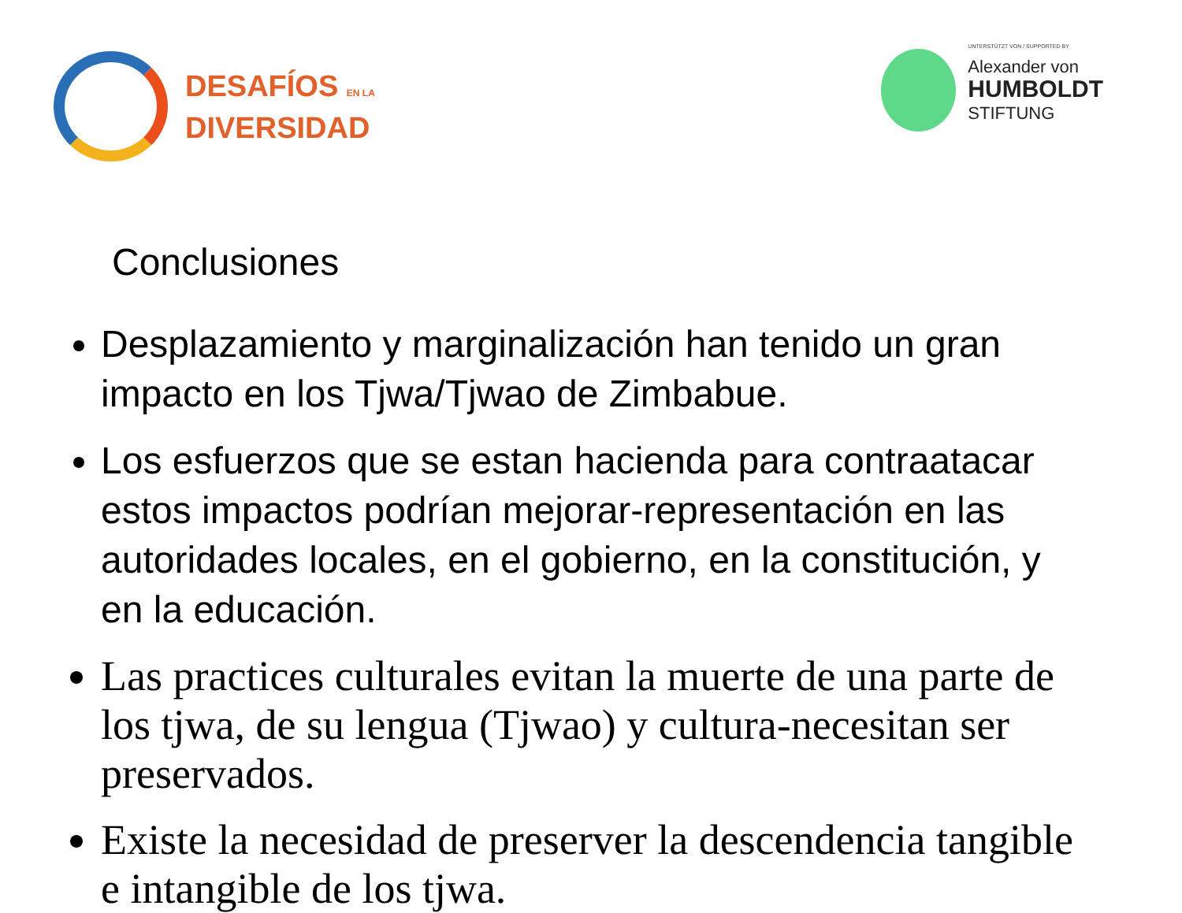DESAFÍOS EN LA
DIVERSIDAD
UNTERSTÜTZT VON / SUPPORTED BY
Alexander von
HUMBOLDT
STIFTUNG
Conclusiones
Desplazamiento y marginalización han tenido un gran impacto en los Tjwa/Tjwao de Zimbabue.
Los esfuerzos que se estan hacienda para contraatacar estos impactos podrían mejorar-representación en las autoridades locales, en el gobierno, en la constitución, y en la educación.
Las practices culturales evitan la muerte de una parte de los tjwa, de su lengua (Tjwao) y cultura-necesitan ser preservados.
Existe la necesidad de preserver la descendencia tangible e intangible de los tjwa.